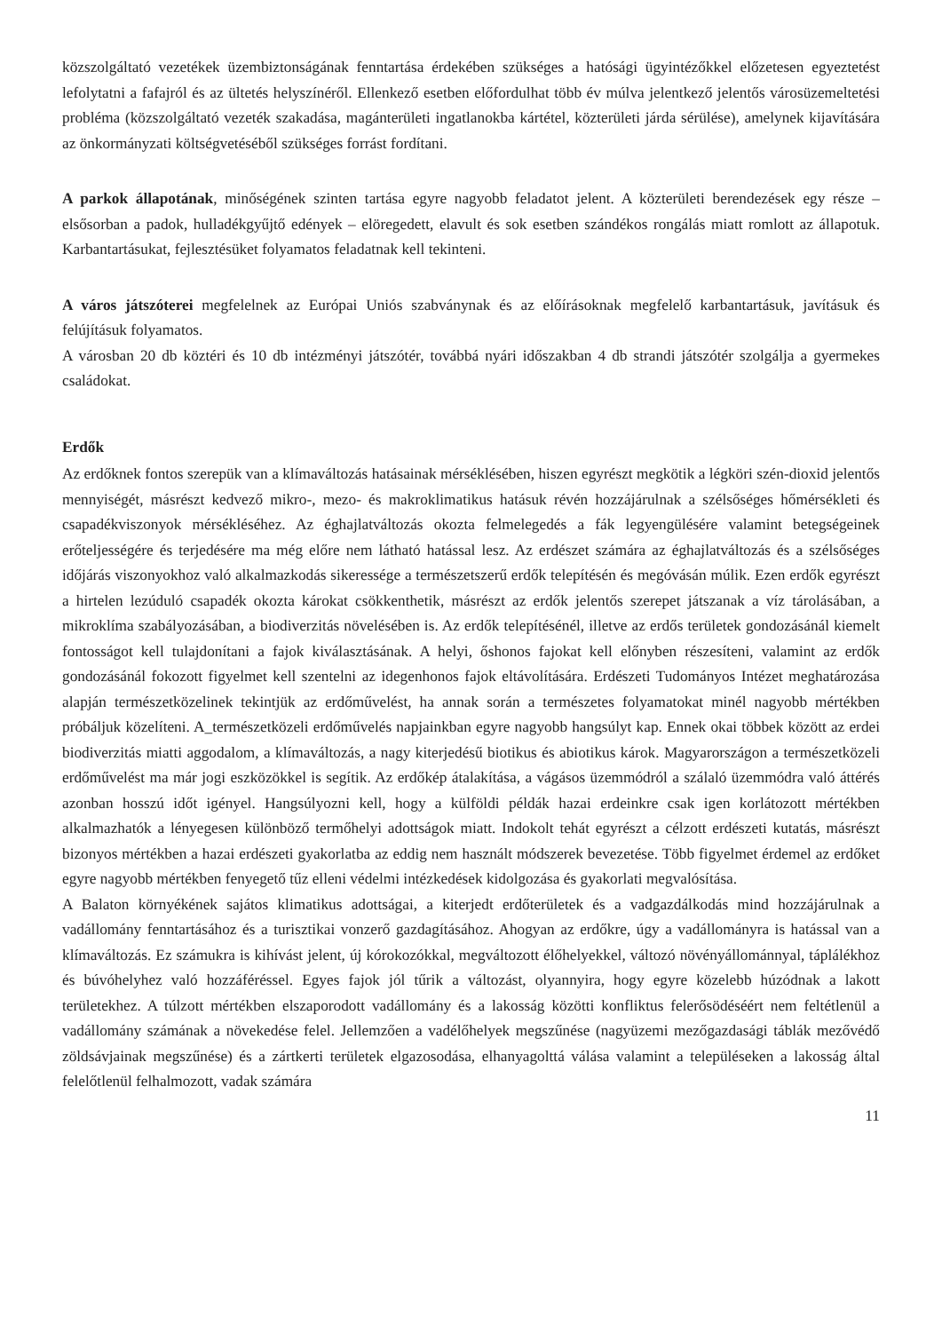közszolgáltató vezetékek üzembiztonságának fenntartása érdekében szükséges a hatósági ügyintézőkkel előzetesen egyeztetést lefolytatni a fafajról és az ültetés helyszínéről. Ellenkező esetben előfordulhat több év múlva jelentkező jelentős városüzemeltetési probléma (közszolgáltató vezeték szakadása, magánterületi ingatlanokba kártétel, közterületi járda sérülése), amelynek kijavítására az önkormányzati költségvetéséből szükséges forrást fordítani.
A parkok állapotának, minőségének szinten tartása egyre nagyobb feladatot jelent. A közterületi berendezések egy része – elsősorban a padok, hulladékgyűjtő edények – elöregedett, elavult és sok esetben szándékos rongálás miatt romlott az állapotuk. Karbantartásukat, fejlesztésüket folyamatos feladatnak kell tekinteni.
A város játszóterei megfelelnek az Európai Uniós szabványnak és az előírásoknak megfelelő karbantartásuk, javításuk és felújításuk folyamatos.
A városban 20 db köztéri és 10 db intézményi játszótér, továbbá nyári időszakban 4 db strandi játszótér szolgálja a gyermekes családokat.
Erdők
Az erdőknek fontos szerepük van a klímaváltozás hatásainak mérséklésében, hiszen egyrészt megkötik a légköri szén-dioxid jelentős mennyiségét, másrészt kedvező mikro-, mezo- és makroklimatikus hatásuk révén hozzájárulnak a szélsőséges hőmérsékleti és csapadékviszonyok mérsékléséhez. Az éghajlatváltozás okozta felmelegedés a fák legyengülésére valamint betegségeinek erőteljességére és terjedésére ma még előre nem látható hatással lesz. Az erdészet számára az éghajlatváltozás és a szélsőséges időjárás viszonyokhoz való alkalmazkodás sikeressége a természetszerű erdők telepítésén és megóvásán múlik. Ezen erdők egyrészt a hirtelen lezúduló csapadék okozta károkat csökkenthetik, másrészt az erdők jelentős szerepet játszanak a víz tárolásában, a mikroklíma szabályozásában, a biodiverzitás növelésében is. Az erdők telepítésénél, illetve az erdős területek gondozásánál kiemelt fontosságot kell tulajdonítani a fajok kiválasztásának. A helyi, őshonos fajokat kell előnyben részesíteni, valamint az erdők gondozásánál fokozott figyelmet kell szentelni az idegenhonos fajok eltávolítására. Erdészeti Tudományos Intézet meghatározása alapján természetközelinek tekintjük az erdőművelést, ha annak során a természetes folyamatokat minél nagyobb mértékben próbáljuk közelíteni. A_természetközeli erdőművelés napjainkban egyre nagyobb hangsúlyt kap. Ennek okai többek között az erdei biodiverzitás miatti aggodalom, a klímaváltozás, a nagy kiterjedésű biotikus és abiotikus károk. Magyarországon a természetközeli erdőművelést ma már jogi eszközökkel is segítik. Az erdőkép átalakítása, a vágásos üzemmódról a szálaló üzemmódra való áttérés azonban hosszú időt igényel. Hangsúlyozni kell, hogy a külföldi példák hazai erdeinkre csak igen korlátozott mértékben alkalmazhatók a lényegesen különböző termőhelyi adottságok miatt. Indokolt tehát egyrészt a célzott erdészeti kutatás, másrészt bizonyos mértékben a hazai erdészeti gyakorlatba az eddig nem használt módszerek bevezetése. Több figyelmet érdemel az erdőket egyre nagyobb mértékben fenyegető tűz elleni védelmi intézkedések kidolgozása és gyakorlati megvalósítása.
A Balaton környékének sajátos klimatikus adottságai, a kiterjedt erdőterületek és a vadgazdálkodás mind hozzájárulnak a vadállomány fenntartásához és a turisztikai vonzerő gazdagításához. Ahogyan az erdőkre, úgy a vadállományra is hatással van a klímaváltozás. Ez számukra is kihívást jelent, új kórokozókkal, megváltozott élőhelyekkel, változó növényállománnyal, táplálékhoz és búvóhelyhez való hozzáféréssel. Egyes fajok jól tűrik a változást, olyannyira, hogy egyre közelebb húzódnak a lakott területekhez. A túlzott mértékben elszaporodott vadállomány és a lakosság közötti konfliktus felerősödéséért nem feltétlenül a vadállomány számának a növekedése felel. Jellemzően a vadélőhelyek megszűnése (nagyüzemi mezőgazdasági táblák mezővédő zöldsávjainak megszűnése) és a zártkerti területek elgazosodása, elhanyagolttá válása valamint a településeken a lakosság által felelőtlenül felhalmozott, vadak számára
11